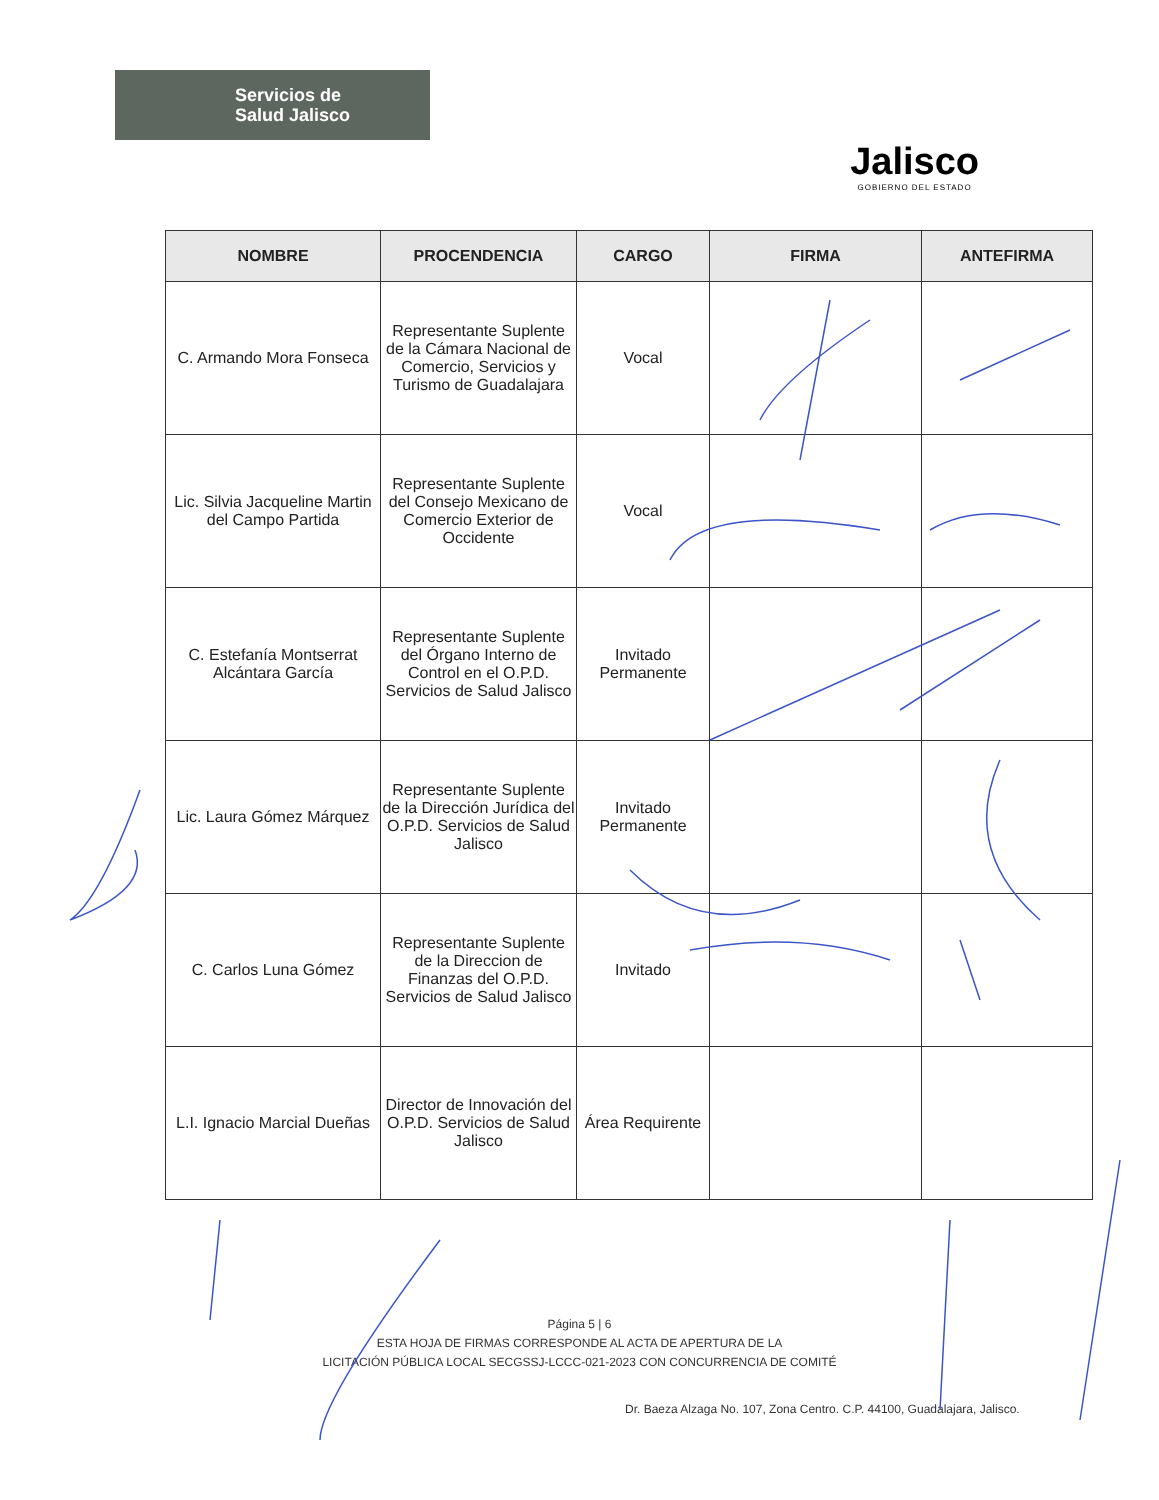Servicios de
Salud Jalisco
Jalisco
GOBIERNO DEL ESTADO
| NOMBRE | PROCENDENCIA | CARGO | FIRMA | ANTEFIRMA |
| --- | --- | --- | --- | --- |
| C. Armando Mora Fonseca | Representante Suplente de la Cámara Nacional de Comercio, Servicios y Turismo de Guadalajara | Vocal | | |
| Lic. Silvia Jacqueline Martin del Campo Partida | Representante Suplente del Consejo Mexicano de Comercio Exterior de Occidente | Vocal | | |
| C. Estefanía Montserrat Alcántara García | Representante Suplente del Órgano Interno de Control en el O.P.D. Servicios de Salud Jalisco | Invitado Permanente | | |
| Lic. Laura Gómez Márquez | Representante Suplente de la Dirección Jurídica del O.P.D. Servicios de Salud Jalisco | Invitado Permanente | | |
| C. Carlos Luna Gómez | Representante Suplente de la Direccion de Finanzas del O.P.D. Servicios de Salud Jalisco | Invitado | | |
| L.I. Ignacio Marcial Dueñas | Director de Innovación del O.P.D. Servicios de Salud Jalisco | Área Requirente | | |
Página 5 | 6
ESTA HOJA DE FIRMAS CORRESPONDE AL ACTA DE APERTURA DE LA
LICITACIÓN PÚBLICA LOCAL SECGSSJ-LCCC-021-2023 CON CONCURRENCIA DE COMITÉ
Dr. Baeza Alzaga No. 107, Zona Centro. C.P. 44100, Guadalajara, Jalisco.